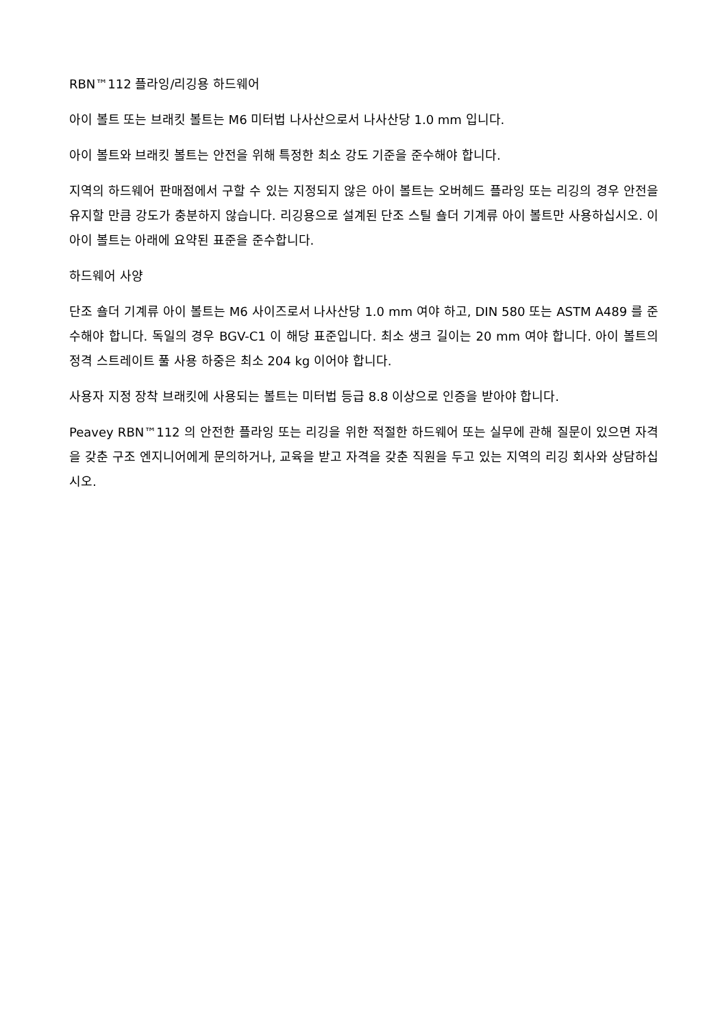RBN™112 플라잉/리깅용 하드웨어
아이 볼트 또는 브래킷 볼트는 M6 미터법 나사산으로서 나사산당 1.0 mm 입니다.
아이 볼트와 브래킷 볼트는 안전을 위해 특정한 최소 강도 기준을 준수해야 합니다.
지역의 하드웨어 판매점에서 구할 수 있는 지정되지 않은 아이 볼트는 오버헤드 플라잉 또는 리깅의 경우 안전을 유지할 만큼 강도가 충분하지 않습니다. 리깅용으로 설계된 단조 스틸 숄더 기계류 아이 볼트만 사용하십시오. 이 아이 볼트는 아래에 요약된 표준을 준수합니다.
하드웨어 사양
단조 숄더 기계류 아이 볼트는 M6 사이즈로서 나사산당 1.0 mm 여야 하고, DIN 580 또는 ASTM A489 를 준수해야 합니다. 독일의 경우 BGV-C1 이 해당 표준입니다. 최소 생크 길이는 20 mm 여야 합니다. 아이 볼트의 정격 스트레이트 풀 사용 하중은 최소 204 kg 이어야 합니다.
사용자 지정 장착 브래킷에 사용되는 볼트는 미터법 등급 8.8 이상으로 인증을 받아야 합니다.
Peavey RBN™112 의 안전한 플라잉 또는 리깅을 위한 적절한 하드웨어 또는 실무에 관해 질문이 있으면 자격을 갖춘 구조 엔지니어에게 문의하거나, 교육을 받고 자격을 갖춘 직원을 두고 있는 지역의 리깅 회사와 상담하십시오.